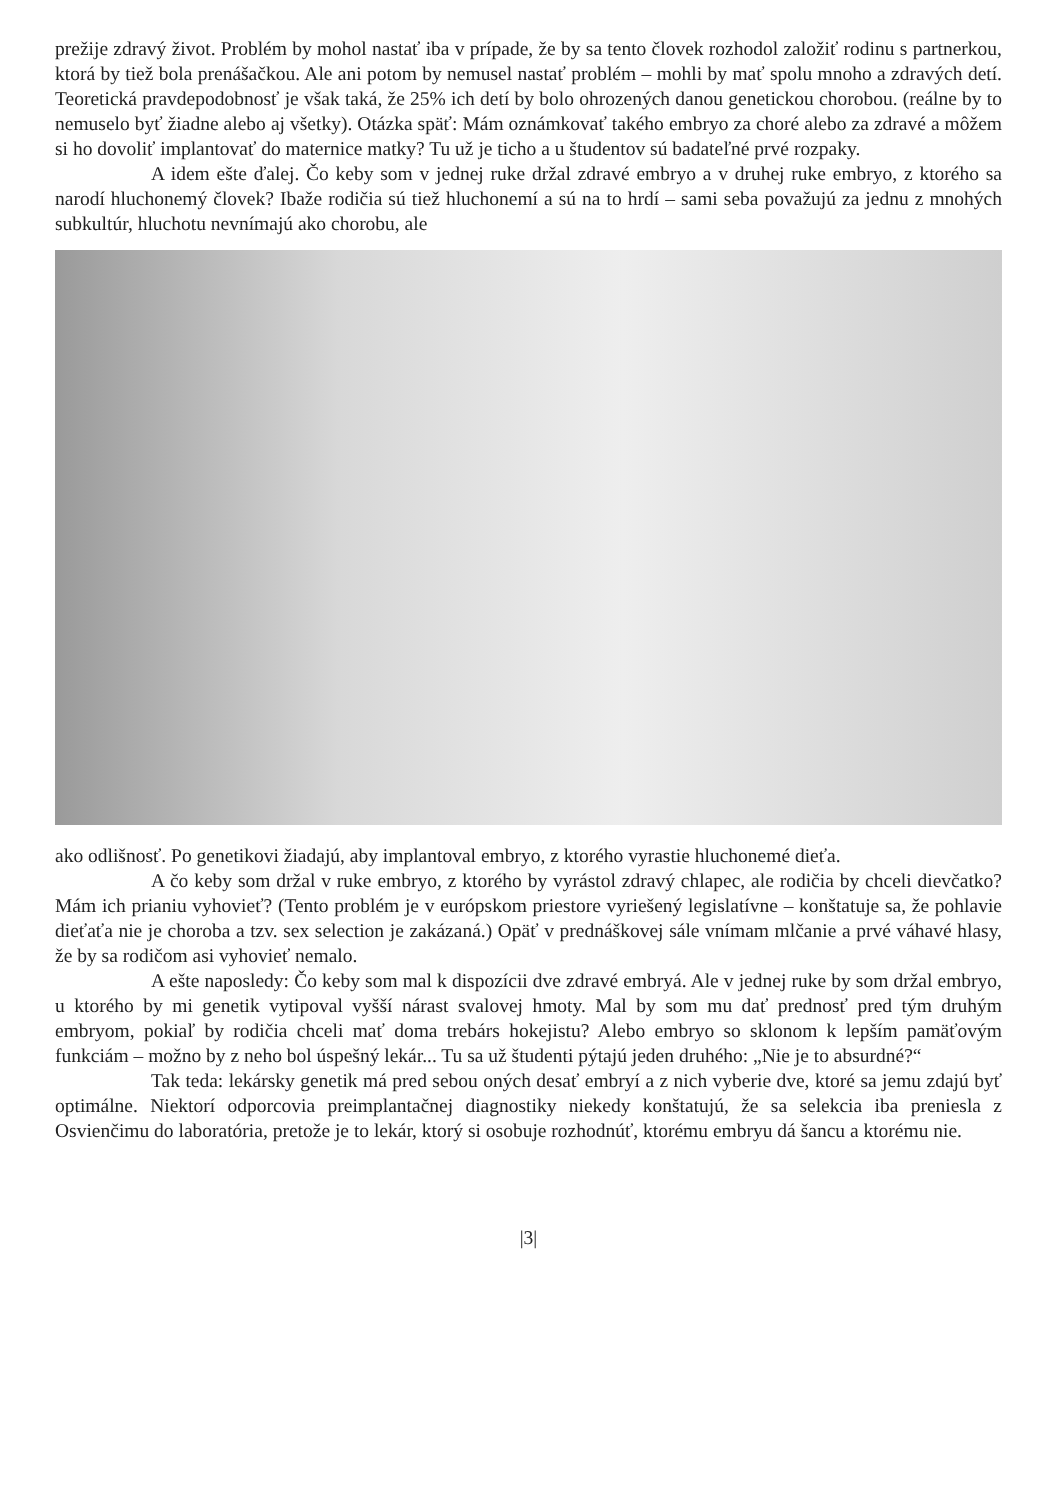prežije zdravý život. Problém by mohol nastať iba v prípade, že by sa tento človek rozhodol založiť rodinu s partnerkou, ktorá by tiež bola prenášačkou. Ale ani potom by nemusel nastať problém – mohli by mať spolu mnoho a zdravých detí. Teoretická pravdepodobnosť je však taká, že 25% ich detí by bolo ohrozených danou genetickou chorobou. (reálne by to nemuselo byť žiadne alebo aj všetky). Otázka späť: Mám oznámkovať takého embryo za choré alebo za zdravé a môžem si ho dovoliť implantovať do maternice matky? Tu už je ticho a u študentov sú badateľné prvé rozpaky.
A idem ešte ďalej. Čo keby som v jednej ruke držal zdravé embryo a v druhej ruke embryo, z ktorého sa narodí hluchonemý človek? Ibaže rodičia sú tiež hluchonemí a sú na to hrdí – sami seba považujú za jednu z mnohých subkultúr, hluchotu nevnímajú ako chorobu, ale
ako odlišnosť. Po genetikovi žiadajú, aby implantoval embryo, z ktorého vyrastie hluchonemé dieťa.
A čo keby som držal v ruke embryo, z ktorého by vyrástol zdravý chlapec, ale rodičia by chceli dievčatko? Mám ich prianiu vyhovieť? (Tento problém je v európskom priestore vyriešený legislatívne – konštatuje sa, že pohlavie dieťaťa nie je choroba a tzv. sex selection je zakázaná.) Opäť v prednáškovej sále vnímam mlčanie a prvé váhavé hlasy, že by sa rodičom asi vyhovieť nemalo.
A ešte naposledy: Čo keby som mal k dispozícii dve zdravé embryá. Ale v jednej ruke by som držal embryo, u ktorého by mi genetik vytipoval vyšší nárast svalovej hmoty. Mal by som mu dať prednosť pred tým druhým embryom, pokiaľ by rodičia chceli mať doma trebárs hokejistu? Alebo embryo so sklonom k lepším pamäťovým funkciám – možno by z neho bol úspešný lekár... Tu sa už študenti pýtajú jeden druhého: „Nie je to absurdné?“
Tak teda: lekársky genetik má pred sebou oných desať embryí a z nich vyberie dve, ktoré sa jemu zdajú byť optimálne. Niektorí odporcovia preimplantačnej diagnostiky niekedy konštatujú, že sa selekcia iba preniesla z Osvienčimu do laboratória, pretože je to lekár, ktorý si osobuje rozhodnúť, ktorému embryu dá šancu a ktorému nie.
|3|